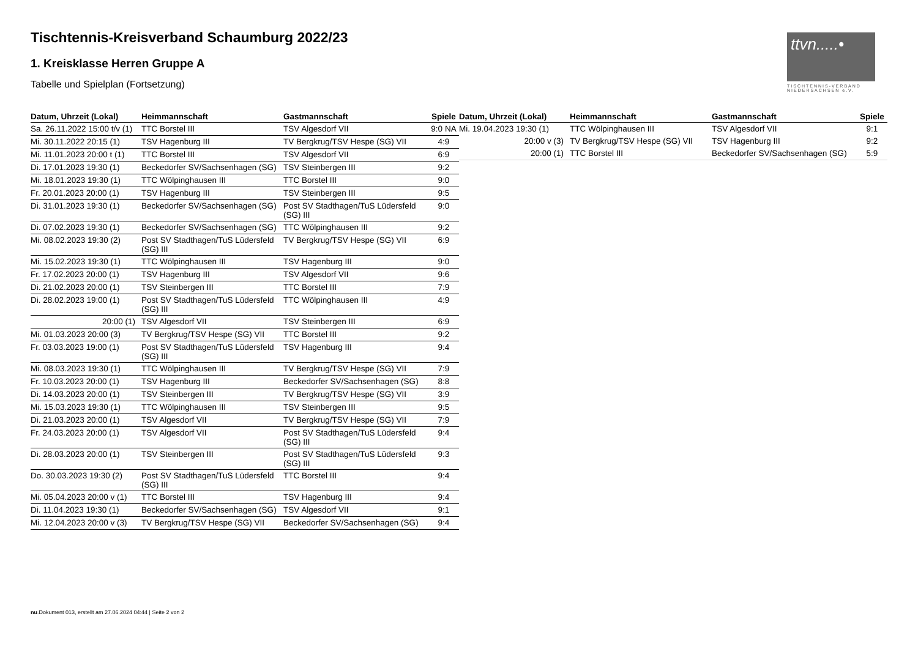Tischtennis-Kreisverband Schaumburg 2022/23
1. Kreisklasse Herren Gruppe A
Tabelle und Spielplan (Fortsetzung)
ttvn.....•
TISCHTENNIS-VERBAND NIEDERSACHSEN e.V.
| Datum, Uhrzeit (Lokal) | Heimmannschaft | Gastmannschaft | Spiele |
| --- | --- | --- | --- |
| Sa. 26.11.2022 15:00 t/v (1) | TTC Borstel III | TSV Algesdorf VII | 9:0 NA |
| Mi. 30.11.2022 20:15 (1) | TSV Hagenburg III | TV Bergkrug/TSV Hespe (SG) VII | 4:9 |
| Mi. 11.01.2023 20:00 t (1) | TTC Borstel III | TSV Algesdorf VII | 6:9 |
| Di. 17.01.2023 19:30 (1) | Beckedorfer SV/Sachsenhagen (SG) | TSV Steinbergen III | 9:2 |
| Mi. 18.01.2023 19:30 (1) | TTC Wölpinghausen III | TTC Borstel III | 9:0 |
| Fr. 20.01.2023 20:00 (1) | TSV Hagenburg III | TSV Steinbergen III | 9:5 |
| Di. 31.01.2023 19:30 (1) | Beckedorfer SV/Sachsenhagen (SG) | Post SV Stadthagen/TuS Lüdersfeld (SG) III | 9:0 |
| Di. 07.02.2023 19:30 (1) | Beckedorfer SV/Sachsenhagen (SG) | TTC Wölpinghausen III | 9:2 |
| Mi. 08.02.2023 19:30 (2) | Post SV Stadthagen/TuS Lüdersfeld (SG) III | TV Bergkrug/TSV Hespe (SG) VII | 6:9 |
| Mi. 15.02.2023 19:30 (1) | TTC Wölpinghausen III | TSV Hagenburg III | 9:0 |
| Fr. 17.02.2023 20:00 (1) | TSV Hagenburg III | TSV Algesdorf VII | 9:6 |
| Di. 21.02.2023 20:00 (1) | TSV Steinbergen III | TTC Borstel III | 7:9 |
| Di. 28.02.2023 19:00 (1) | Post SV Stadthagen/TuS Lüdersfeld (SG) III | TTC Wölpinghausen III | 4:9 |
| 20:00 (1) | TSV Algesdorf VII | TSV Steinbergen III | 6:9 |
| Mi. 01.03.2023 20:00 (3) | TV Bergkrug/TSV Hespe (SG) VII | TTC Borstel III | 9:2 |
| Fr. 03.03.2023 19:00 (1) | Post SV Stadthagen/TuS Lüdersfeld (SG) III | TSV Hagenburg III | 9:4 |
| Mi. 08.03.2023 19:30 (1) | TTC Wölpinghausen III | TV Bergkrug/TSV Hespe (SG) VII | 7:9 |
| Fr. 10.03.2023 20:00 (1) | TSV Hagenburg III | Beckedorfer SV/Sachsenhagen (SG) | 8:8 |
| Di. 14.03.2023 20:00 (1) | TSV Steinbergen III | TV Bergkrug/TSV Hespe (SG) VII | 3:9 |
| Mi. 15.03.2023 19:30 (1) | TTC Wölpinghausen III | TSV Steinbergen III | 9:5 |
| Di. 21.03.2023 20:00 (1) | TSV Algesdorf VII | TV Bergkrug/TSV Hespe (SG) VII | 7:9 |
| Fr. 24.03.2023 20:00 (1) | TSV Algesdorf VII | Post SV Stadthagen/TuS Lüdersfeld (SG) III | 9:4 |
| Di. 28.03.2023 20:00 (1) | TSV Steinbergen III | Post SV Stadthagen/TuS Lüdersfeld (SG) III | 9:3 |
| Do. 30.03.2023 19:30 (2) | Post SV Stadthagen/TuS Lüdersfeld (SG) III | TTC Borstel III | 9:4 |
| Mi. 05.04.2023 20:00 v (1) | TTC Borstel III | TSV Hagenburg III | 9:4 |
| Di. 11.04.2023 19:30 (1) | Beckedorfer SV/Sachsenhagen (SG) | TSV Algesdorf VII | 9:1 |
| Mi. 12.04.2023 20:00 v (3) | TV Bergkrug/TSV Hespe (SG) VII | Beckedorfer SV/Sachsenhagen (SG) | 9:4 |
| Datum, Uhrzeit (Lokal) | Heimmannschaft | Gastmannschaft | Spiele |
| --- | --- | --- | --- |
| Mi. 19.04.2023 19:30 (1) | TTC Wölpinghausen III | TSV Algesdorf VII | 9:1 |
| 20:00 v (3) | TV Bergkrug/TSV Hespe (SG) VII | TSV Hagenburg III | 9:2 |
| 20:00 (1) | TTC Borstel III | Beckedorfer SV/Sachsenhagen (SG) | 5:9 |
nu.Dokument 013, erstellt am 27.06.2024 04:44 | Seite 2 von 2